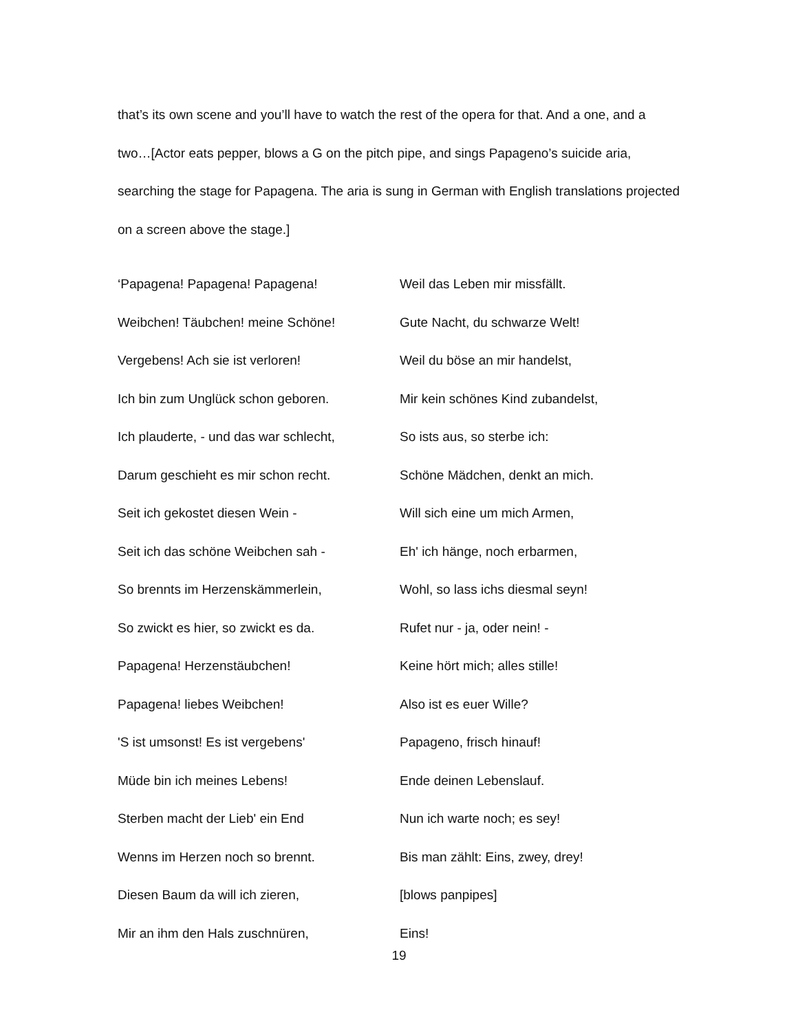that’s its own scene and you’ll have to watch the rest of the opera for that. And a one, and a two…[Actor eats pepper, blows a G on the pitch pipe, and sings Papageno’s suicide aria, searching the stage for Papagena. The aria is sung in German with English translations projected on a screen above the stage.]
‘Papagena! Papagena! Papagena!
Weibchen! Täubchen! meine Schöne!
Vergebens! Ach sie ist verloren!
Ich bin zum Unglück schon geboren.
Ich plauderte, - und das war schlecht,
Darum geschieht es mir schon recht.
Seit ich gekostet diesen Wein -
Seit ich das schöne Weibchen sah -
So brennts im Herzenskämmerlein,
So zwickt es hier, so zwickt es da.
Papagena! Herzenstäubchen!
Papagena! liebes Weibchen!
'S ist umsonst! Es ist vergebens'
Müde bin ich meines Lebens!
Sterben macht der Lieb' ein End
Wenns im Herzen noch so brennt.
Diesen Baum da will ich zieren,
Mir an ihm den Hals zuschnüren,
Weil das Leben mir missfällt.
Gute Nacht, du schwarze Welt!
Weil du böse an mir handelst,
Mir kein schönes Kind zubandelst,
So ists aus, so sterbe ich:
Schöne Mädchen, denkt an mich.
Will sich eine um mich Armen,
Eh' ich hänge, noch erbarmen,
Wohl, so lass ichs diesmal seyn!
Rufet nur - ja, oder nein! -
Keine hört mich; alles stille!
Also ist es euer Wille?
Papageno, frisch hinauf!
Ende deinen Lebenslauf.
Nun ich warte noch; es sey!
Bis man zählt: Eins, zwey, drey!
[blows panpipes]
Eins!
19